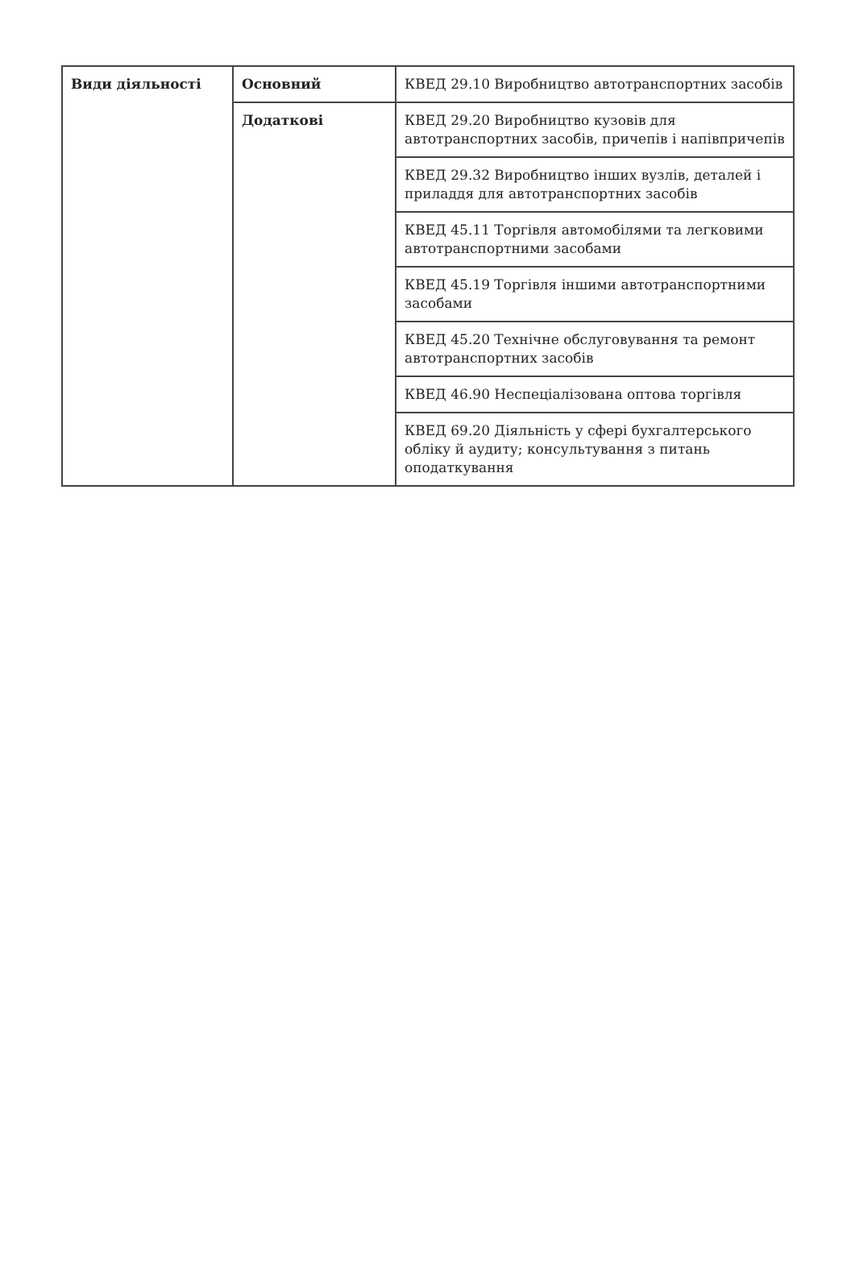| Види діяльності | Основний | КВЕД 29.10 Виробництво автотранспортних засобів |
| | Додаткові | КВЕД 29.20 Виробництво кузовів для автотранспортних засобів, причепів і напівпричепів |
| | | КВЕД 29.32 Виробництво інших вузлів, деталей і приладдя для автотранспортних засобів |
| | | КВЕД 45.11 Торгівля автомобілями та легковими автотранспортними засобами |
| | | КВЕД 45.19 Торгівля іншими автотранспортними засобами |
| | | КВЕД 45.20 Технічне обслуговування та ремонт автотранспортних засобів |
| | | КВЕД 46.90 Неспеціалізована оптова торгівля |
| | | КВЕД 69.20 Діяльність у сфері бухгалтерського обліку й аудиту; консультування з питань оподаткування |